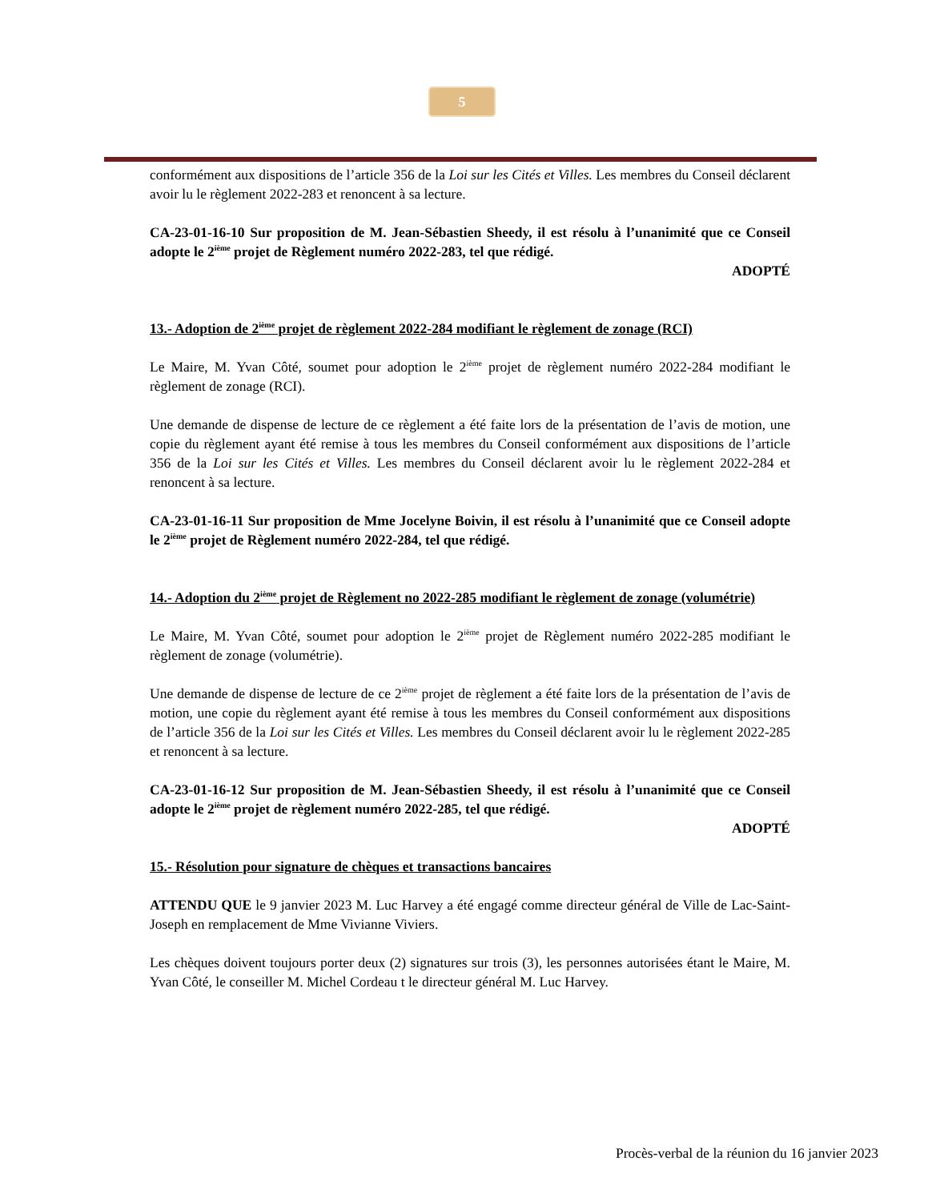5
conformément aux dispositions de l’article 356 de la Loi sur les Cités et Villes. Les membres du Conseil déclarent avoir lu le règlement 2022-283 et renoncent à sa lecture.
CA-23-01-16-10 Sur proposition de M. Jean-Sébastien Sheedy, il est résolu à l’unanimité que ce Conseil adopte le 2<sup>ième</sup> projet de Règlement numéro 2022-283, tel que rédigé.
ADOPTÉ
13.- Adoption de 2<sup>ième</sup> projet de règlement 2022-284 modifiant le règlement de zonage (RCI)
Le Maire, M. Yvan Côté, soumet pour adoption le 2<sup>ième</sup> projet de règlement numéro 2022-284 modifiant le règlement de zonage (RCI).
Une demande de dispense de lecture de ce règlement a été faite lors de la présentation de l’avis de motion, une copie du règlement ayant été remise à tous les membres du Conseil conformément aux dispositions de l’article 356 de la Loi sur les Cités et Villes. Les membres du Conseil déclarent avoir lu le règlement 2022-284 et renoncent à sa lecture.
CA-23-01-16-11 Sur proposition de Mme Jocelyne Boivin, il est résolu à l’unanimité que ce Conseil adopte le 2<sup>ième</sup> projet de Règlement numéro 2022-284, tel que rédigé.
14.- Adoption du 2<sup>ième</sup> projet de Règlement no 2022-285 modifiant le règlement de zonage (volumétrie)
Le Maire, M. Yvan Côté, soumet pour adoption le 2<sup>ième</sup> projet de Règlement numéro 2022-285 modifiant le règlement de zonage (volumétrie).
Une demande de dispense de lecture de ce 2<sup>ième</sup> projet de règlement a été faite lors de la présentation de l’avis de motion, une copie du règlement ayant été remise à tous les membres du Conseil conformément aux dispositions de l’article 356 de la Loi sur les Cités et Villes. Les membres du Conseil déclarent avoir lu le règlement 2022-285 et renoncent à sa lecture.
CA-23-01-16-12 Sur proposition de M. Jean-Sébastien Sheedy, il est résolu à l’unanimité que ce Conseil adopte le 2<sup>ième</sup> projet de règlement numéro 2022-285, tel que rédigé.
ADOPTÉ
15.- Résolution pour signature de chèques et transactions bancaires
ATTENDU QUE le 9 janvier 2023 M. Luc Harvey a été engagé comme directeur général de Ville de Lac-Saint-Joseph en remplacement de Mme Vivianne Viviers.
Les chèques doivent toujours porter deux (2) signatures sur trois (3), les personnes autorisées étant le Maire, M. Yvan Côté, le conseiller M. Michel Cordeau t le directeur général M. Luc Harvey.
Procès-verbal de la réunion du 16 janvier 2023